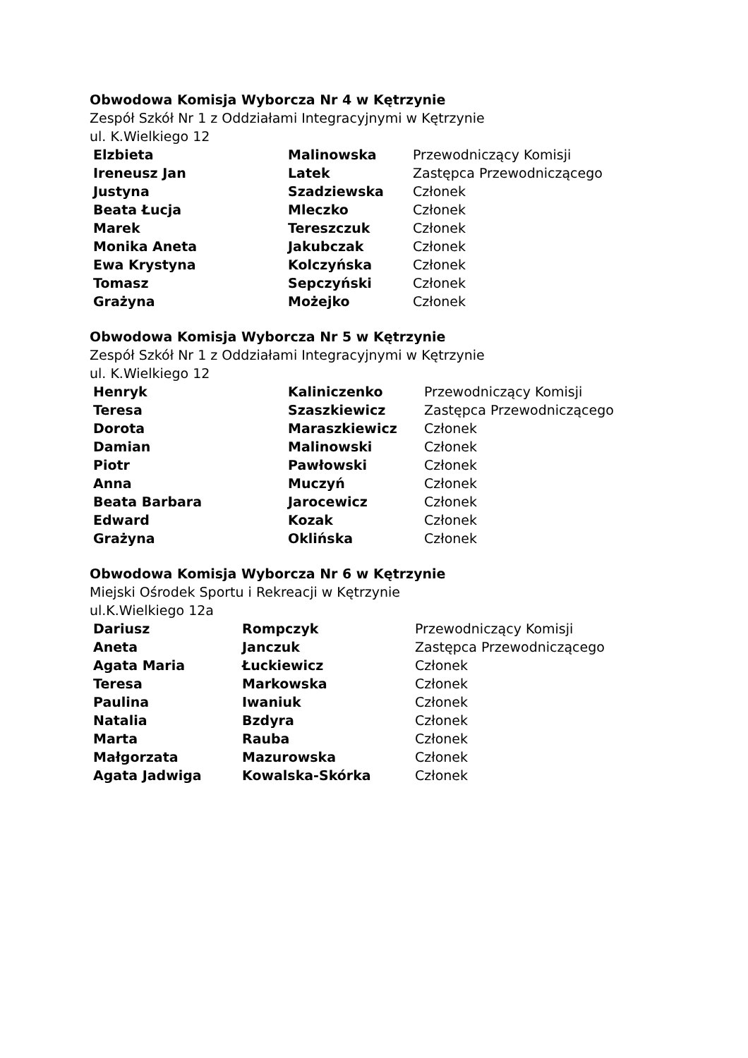Obwodowa Komisja Wyborcza Nr 4 w Kętrzynie
Zespół Szkół Nr 1 z Oddziałami Integracyjnymi w Kętrzynie
ul. K.Wielkiego 12
| Elzbieta | Malinowska | Przewodniczący Komisji |
| Ireneusz Jan | Latek | Zastępca Przewodniczącego |
| Justyna | Szadziewska | Członek |
| Beata Łucja | Mleczko | Członek |
| Marek | Tereszczuk | Członek |
| Monika Aneta | Jakubczak | Członek |
| Ewa Krystyna | Kolczyńska | Członek |
| Tomasz | Sepczyński | Członek |
| Grażyna | Możejko | Członek |
Obwodowa Komisja Wyborcza Nr 5 w Kętrzynie
Zespół Szkół Nr 1 z Oddziałami Integracyjnymi w Kętrzynie
ul. K.Wielkiego 12
| Henryk | Kaliniczenko | Przewodniczący Komisji |
| Teresa | Szaszkiewicz | Zastępca Przewodniczącego |
| Dorota | Maraszkiewicz | Członek |
| Damian | Malinowski | Członek |
| Piotr | Pawłowski | Członek |
| Anna | Muczyń | Członek |
| Beata Barbara | Jarocewicz | Członek |
| Edward | Kozak | Członek |
| Grażyna | Oklińska | Członek |
Obwodowa Komisja Wyborcza Nr 6 w Kętrzynie
Miejski Ośrodek Sportu i Rekreacji w Kętrzynie
ul.K.Wielkiego 12a
| Dariusz | Rompczyk | Przewodniczący Komisji |
| Aneta | Janczuk | Zastępca Przewodniczącego |
| Agata Maria | Łuckiewicz | Członek |
| Teresa | Markowska | Członek |
| Paulina | Iwaniuk | Członek |
| Natalia | Bzdyra | Członek |
| Marta | Rauba | Członek |
| Małgorzata | Mazurowska | Członek |
| Agata Jadwiga | Kowalska-Skórka | Członek |